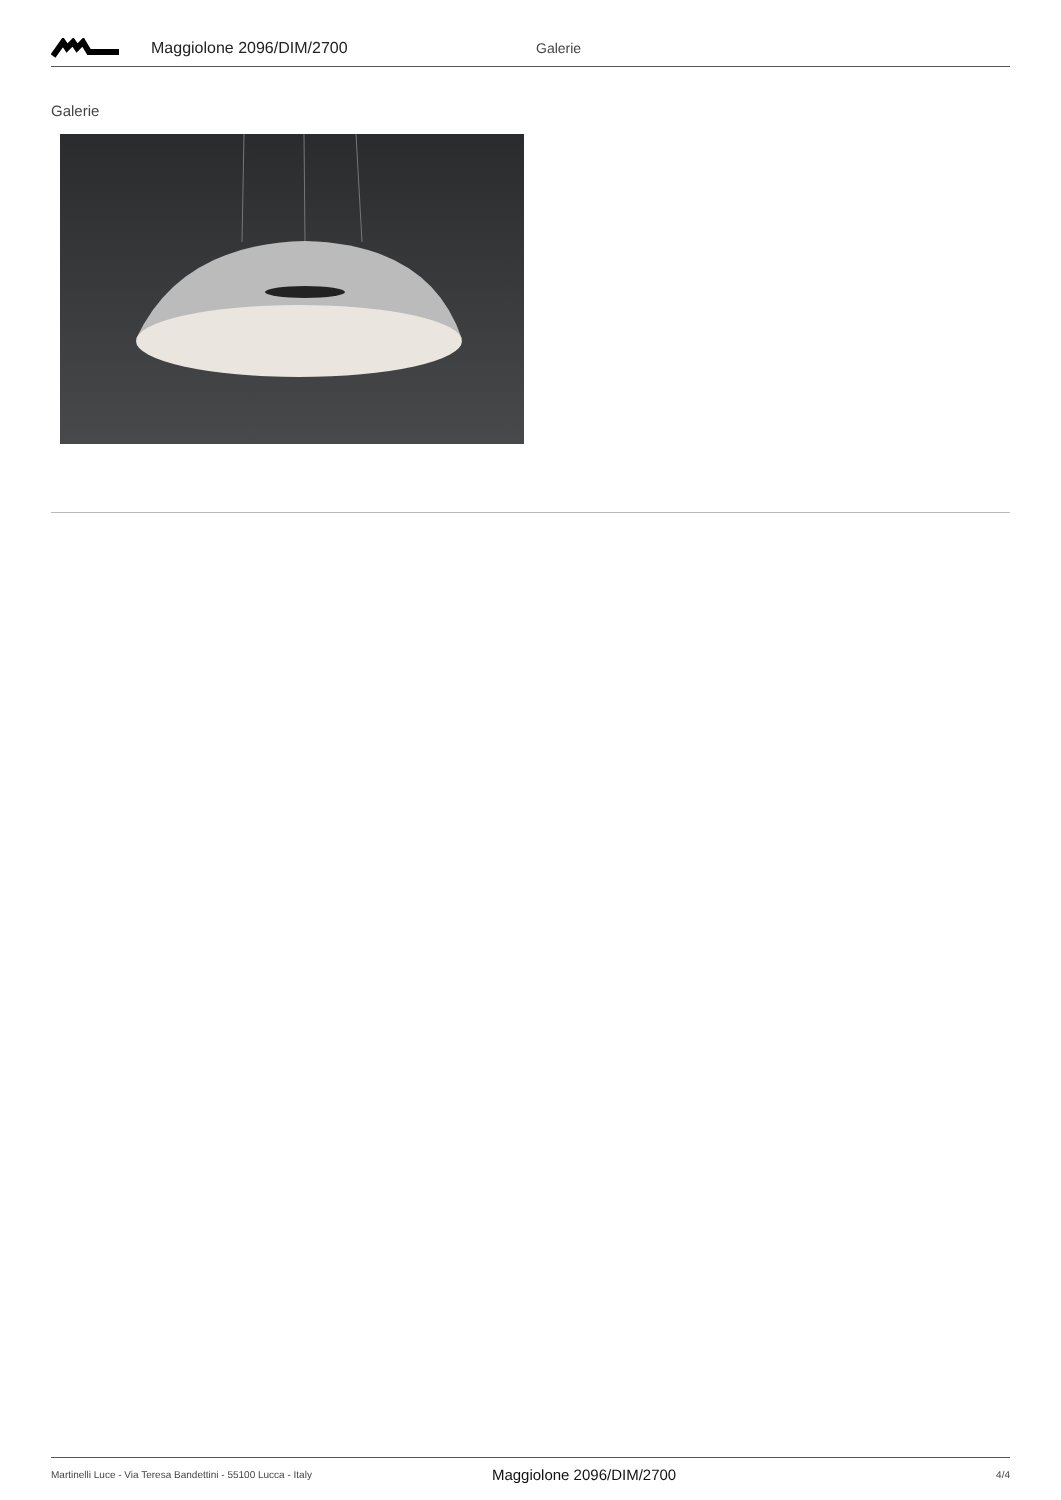Maggiolone 2096/DIM/2700 Galerie
Galerie
Martinelli Luce - Via Teresa Bandettini - 55100 Lucca - Italy Maggiolone 2096/DIM/2700 4/4